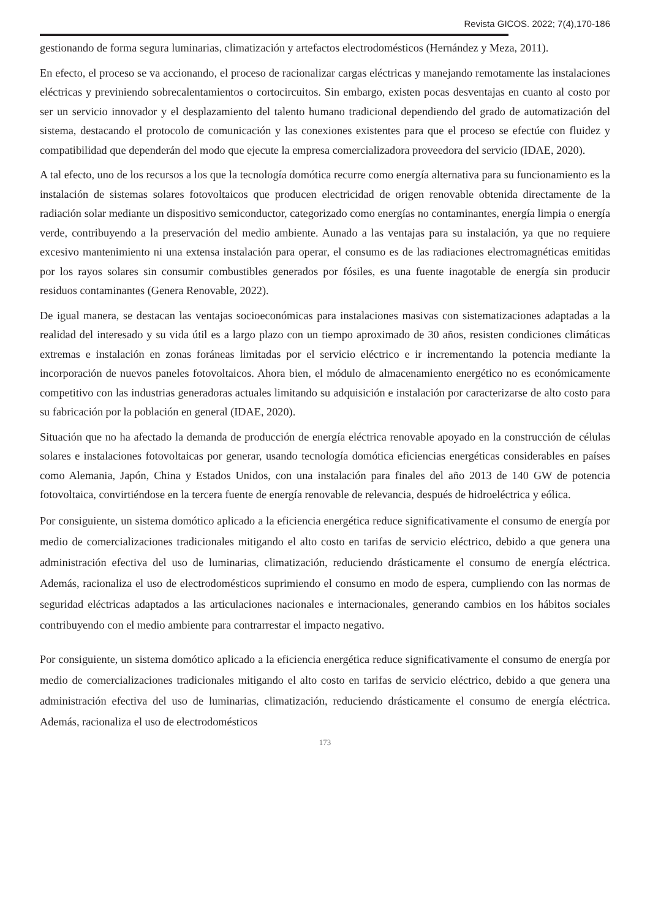Revista GICOS. 2022; 7(4),170-186
gestionando de forma segura luminarias, climatización y artefactos electrodomésticos (Hernández y Meza, 2011).
En efecto, el proceso se va accionando, el proceso de racionalizar cargas eléctricas y manejando remotamente las instalaciones eléctricas y previniendo sobrecalentamientos o cortocircuitos. Sin embargo, existen pocas desventajas en cuanto al costo por ser un servicio innovador y el desplazamiento del talento humano tradicional dependiendo del grado de automatización del sistema, destacando el protocolo de comunicación y las conexiones existentes para que el proceso se efectúe con fluidez y compatibilidad que dependerán del modo que ejecute la empresa comercializadora proveedora del servicio (IDAE, 2020).
A tal efecto, uno de los recursos a los que la tecnología domótica recurre como energía alternativa para su funcionamiento es la instalación de sistemas solares fotovoltaicos que producen electricidad de origen renovable obtenida directamente de la radiación solar mediante un dispositivo semiconductor, categorizado como energías no contaminantes, energía limpia o energía verde, contribuyendo a la preservación del medio ambiente. Aunado a las ventajas para su instalación, ya que no requiere excesivo mantenimiento ni una extensa instalación para operar, el consumo es de las radiaciones electromagnéticas emitidas por los rayos solares sin consumir combustibles generados por fósiles, es una fuente inagotable de energía sin producir residuos contaminantes (Genera Renovable, 2022).
De igual manera, se destacan las ventajas socioeconómicas para instalaciones masivas con sistematizaciones adaptadas a la realidad del interesado y su vida útil es a largo plazo con un tiempo aproximado de 30 años, resisten condiciones climáticas extremas e instalación en zonas foráneas limitadas por el servicio eléctrico e ir incrementando la potencia mediante la incorporación de nuevos paneles fotovoltaicos. Ahora bien, el módulo de almacenamiento energético no es económicamente competitivo con las industrias generadoras actuales limitando su adquisición e instalación por caracterizarse de alto costo para su fabricación por la población en general (IDAE, 2020).
Situación que no ha afectado la demanda de producción de energía eléctrica renovable apoyado en la construcción de células solares e instalaciones fotovoltaicas por generar, usando tecnología domótica eficiencias energéticas considerables en países como Alemania, Japón, China y Estados Unidos, con una instalación para finales del año 2013 de 140 GW de potencia fotovoltaica, convirtiéndose en la tercera fuente de energía renovable de relevancia, después de hidroeléctrica y eólica.
Por consiguiente, un sistema domótico aplicado a la eficiencia energética reduce significativamente el consumo de energía por medio de comercializaciones tradicionales mitigando el alto costo en tarifas de servicio eléctrico, debido a que genera una administración efectiva del uso de luminarias, climatización, reduciendo drásticamente el consumo de energía eléctrica. Además, racionaliza el uso de electrodomésticos suprimiendo el consumo en modo de espera, cumpliendo con las normas de seguridad eléctricas adaptados a las articulaciones nacionales e internacionales, generando cambios en los hábitos sociales contribuyendo con el medio ambiente para contrarrestar el impacto negativo.
Por consiguiente, un sistema domótico aplicado a la eficiencia energética reduce significativamente el consumo de energía por medio de comercializaciones tradicionales mitigando el alto costo en tarifas de servicio eléctrico, debido a que genera una administración efectiva del uso de luminarias, climatización, reduciendo drásticamente el consumo de energía eléctrica. Además, racionaliza el uso de electrodomésticos
173